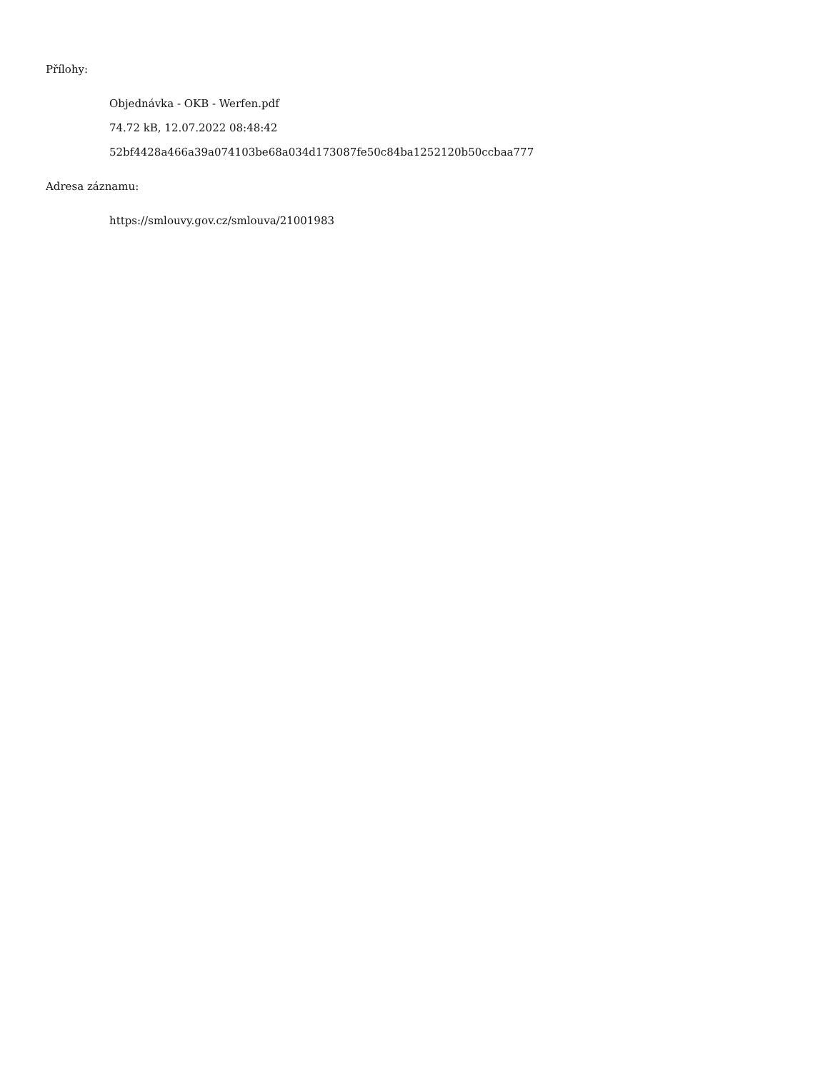Přílohy:
Objednávka - OKB - Werfen.pdf
74.72 kB, 12.07.2022 08:48:42
52bf4428a466a39a074103be68a034d173087fe50c84ba1252120b50ccbaa777
Adresa záznamu:
https://smlouvy.gov.cz/smlouva/21001983